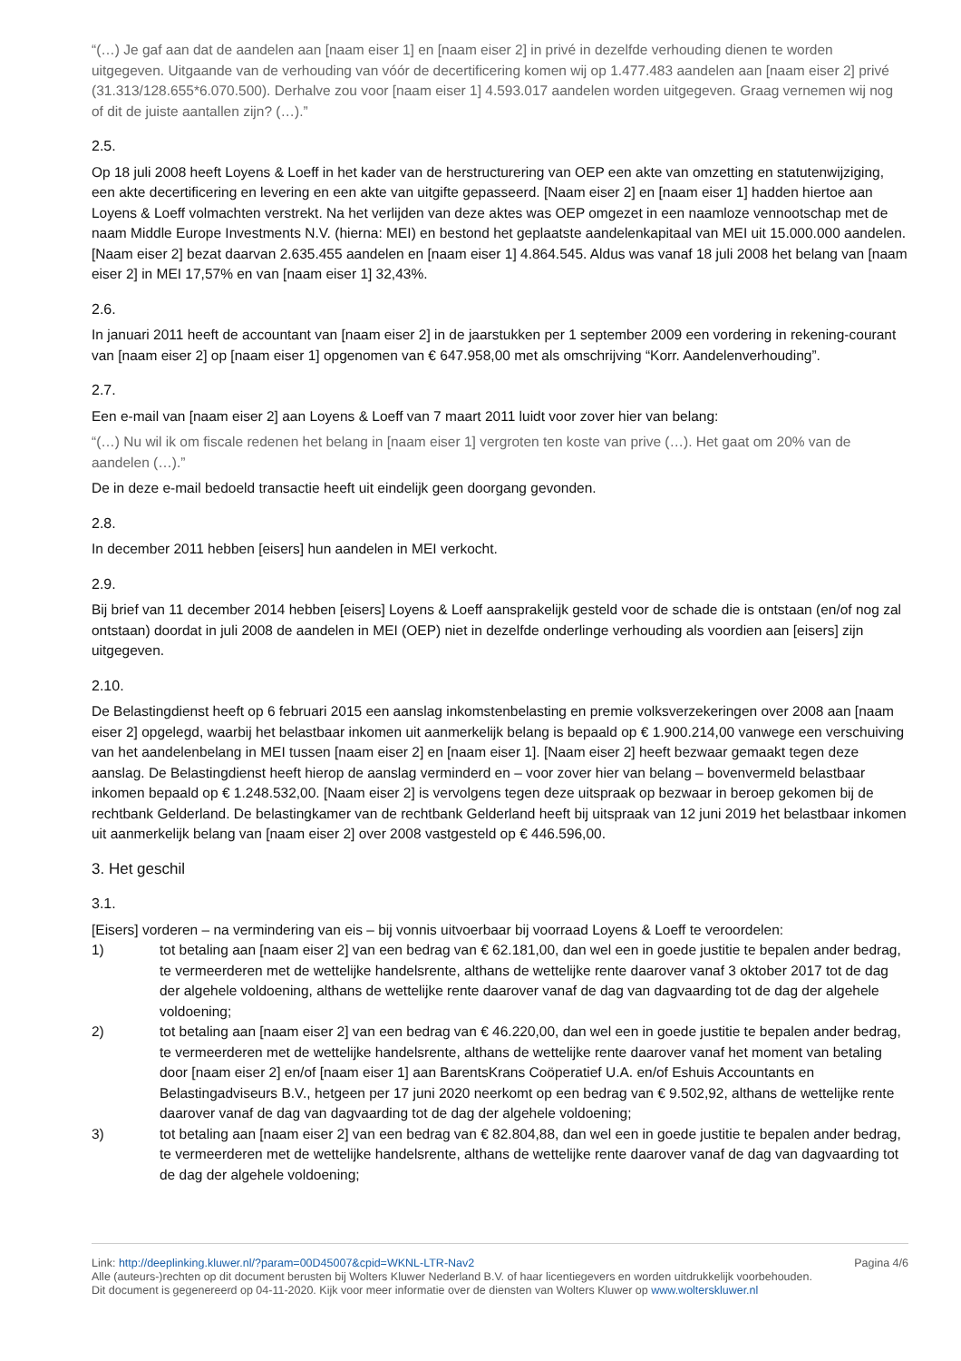“(…) Je gaf aan dat de aandelen aan [naam eiser 1] en [naam eiser 2] in privé in dezelfde verhouding dienen te worden uitgegeven. Uitgaande van de verhouding van vóór de decertificering komen wij op 1.477.483 aandelen aan [naam eiser 2] privé (31.313/128.655*6.070.500). Derhalve zou voor [naam eiser 1] 4.593.017 aandelen worden uitgegeven. Graag vernemen wij nog of dit de juiste aantallen zijn? (…).”
2.5.
Op 18 juli 2008 heeft Loyens & Loeff in het kader van de herstructurering van OEP een akte van omzetting en statutenwijziging, een akte decertificering en levering en een akte van uitgifte gepasseerd. [Naam eiser 2] en [naam eiser 1] hadden hiertoe aan Loyens & Loeff volmachten verstrekt. Na het verlijden van deze aktes was OEP omgezet in een naamloze vennootschap met de naam Middle Europe Investments N.V. (hierna: MEI) en bestond het geplaatste aandelenkapitaal van MEI uit 15.000.000 aandelen. [Naam eiser 2] bezat daarvan 2.635.455 aandelen en [naam eiser 1] 4.864.545. Aldus was vanaf 18 juli 2008 het belang van [naam eiser 2] in MEI 17,57% en van [naam eiser 1] 32,43%.
2.6.
In januari 2011 heeft de accountant van [naam eiser 2] in de jaarstukken per 1 september 2009 een vordering in rekening-courant van [naam eiser 2] op [naam eiser 1] opgenomen van € 647.958,00 met als omschrijving “Korr. Aandelenverhouding”.
2.7.
Een e-mail van [naam eiser 2] aan Loyens & Loeff van 7 maart 2011 luidt voor zover hier van belang:
“(…) Nu wil ik om fiscale redenen het belang in [naam eiser 1] vergroten ten koste van prive (…). Het gaat om 20% van de aandelen (…).”
De in deze e-mail bedoeld transactie heeft uit eindelijk geen doorgang gevonden.
2.8.
In december 2011 hebben [eisers] hun aandelen in MEI verkocht.
2.9.
Bij brief van 11 december 2014 hebben [eisers] Loyens & Loeff aansprakelijk gesteld voor de schade die is ontstaan (en/of nog zal ontstaan) doordat in juli 2008 de aandelen in MEI (OEP) niet in dezelfde onderlinge verhouding als voordien aan [eisers] zijn uitgegeven.
2.10.
De Belastingdienst heeft op 6 februari 2015 een aanslag inkomstenbelasting en premie volksverzekeringen over 2008 aan [naam eiser 2] opgelegd, waarbij het belastbaar inkomen uit aanmerkelijk belang is bepaald op € 1.900.214,00 vanwege een verschuiving van het aandelenbelang in MEI tussen [naam eiser 2] en [naam eiser 1]. [Naam eiser 2] heeft bezwaar gemaakt tegen deze aanslag. De Belastingdienst heeft hierop de aanslag verminderd en – voor zover hier van belang – bovenvermeld belastbaar inkomen bepaald op € 1.248.532,00. [Naam eiser 2] is vervolgens tegen deze uitspraak op bezwaar in beroep gekomen bij de rechtbank Gelderland. De belastingkamer van de rechtbank Gelderland heeft bij uitspraak van 12 juni 2019 het belastbaar inkomen uit aanmerkelijk belang van [naam eiser 2] over 2008 vastgesteld op € 446.596,00.
3. Het geschil
3.1.
[Eisers] vorderen – na vermindering van eis – bij vonnis uitvoerbaar bij voorraad Loyens & Loeff te veroordelen:
1) tot betaling aan [naam eiser 2] van een bedrag van € 62.181,00, dan wel een in goede justitie te bepalen ander bedrag, te vermeerderen met de wettelijke handelsrente, althans de wettelijke rente daarover vanaf 3 oktober 2017 tot de dag der algehele voldoening, althans de wettelijke rente daarover vanaf de dag van dagvaarding tot de dag der algehele voldoening;
2) tot betaling aan [naam eiser 2] van een bedrag van € 46.220,00, dan wel een in goede justitie te bepalen ander bedrag, te vermeerderen met de wettelijke handelsrente, althans de wettelijke rente daarover vanaf het moment van betaling door [naam eiser 2] en/of [naam eiser 1] aan BarentsKrans Coöperatief U.A. en/of Eshuis Accountants en Belastingadviseurs B.V., hetgeen per 17 juni 2020 neerkomt op een bedrag van € 9.502,92, althans de wettelijke rente daarover vanaf de dag van dagvaarding tot de dag der algehele voldoening;
3) tot betaling aan [naam eiser 2] van een bedrag van € 82.804,88, dan wel een in goede justitie te bepalen ander bedrag, te vermeerderen met de wettelijke handelsrente, althans de wettelijke rente daarover vanaf de dag van dagvaarding tot de dag der algehele voldoening;
Link: http://deeplinking.kluwer.nl/?param=00D45007&cpid=WKNL-LTR-Nav2 Pagina 4/6
Alle (auteurs-)rechten op dit document berusten bij Wolters Kluwer Nederland B.V. of haar licentiegevers en worden uitdrukkelijk voorbehouden. Dit document is gegenereerd op 04-11-2020. Kijk voor meer informatie over de diensten van Wolters Kluwer op www.wolterskluwer.nl